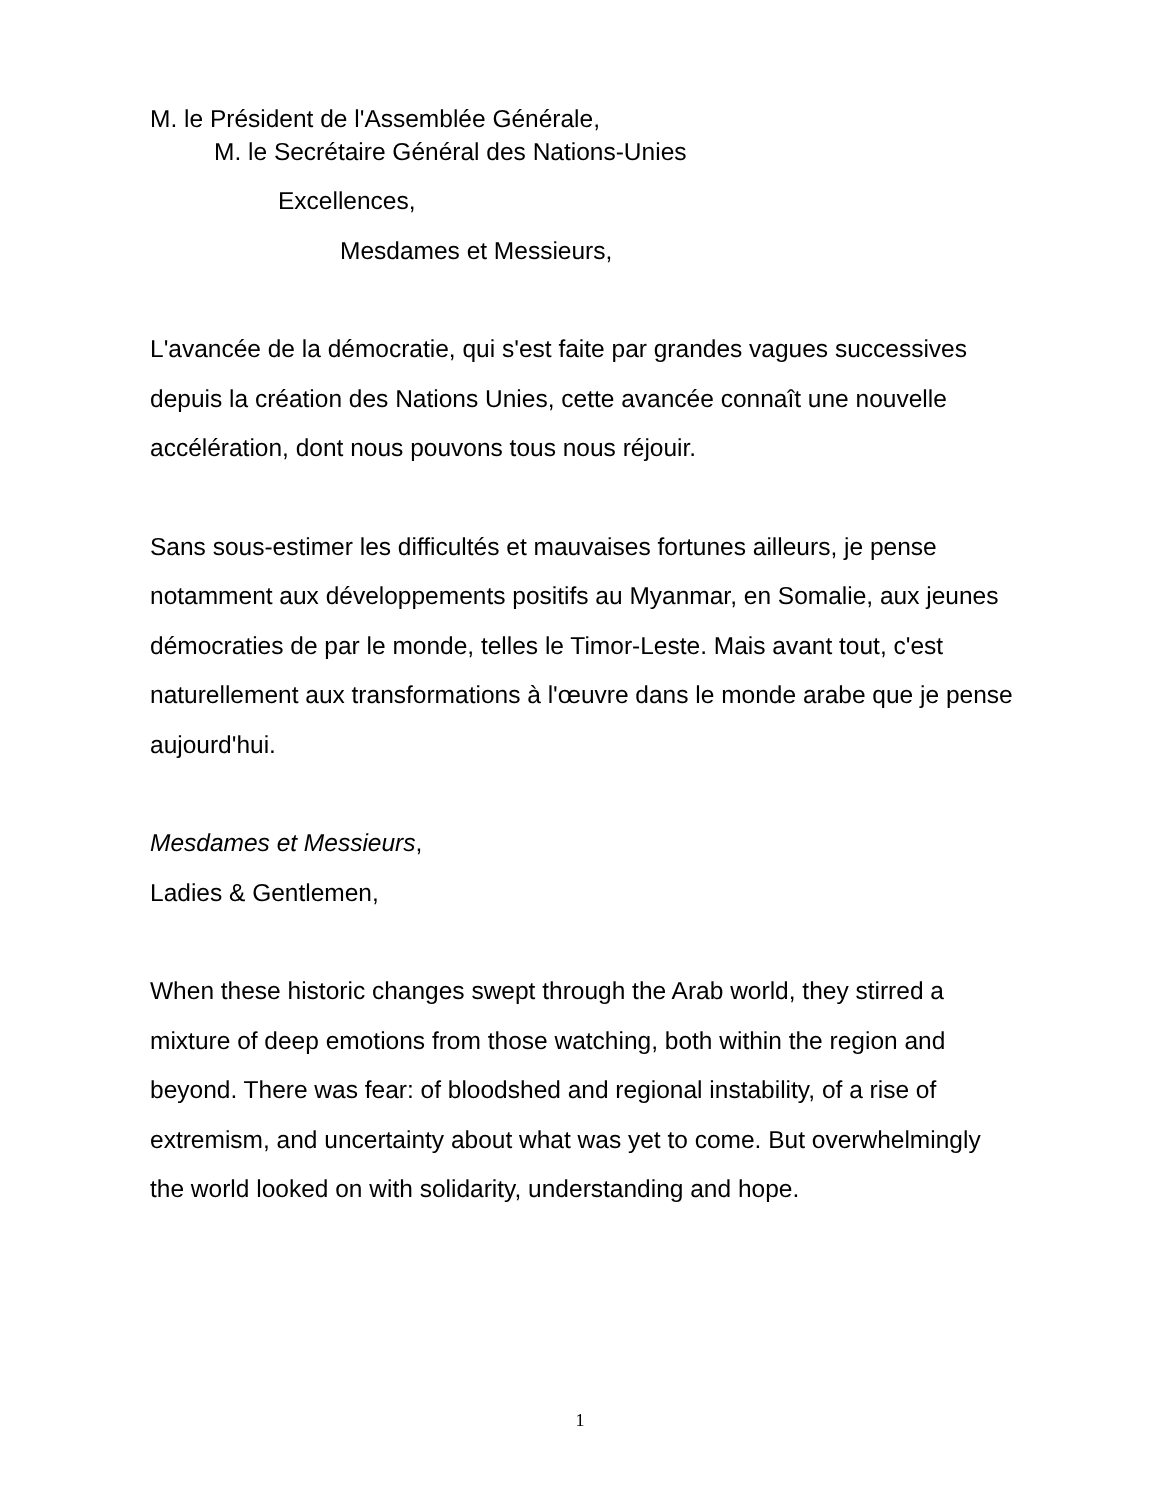M. le Président de l'Assemblée Générale,
M. le Secrétaire Général des Nations-Unies
Excellences,
Mesdames et Messieurs,
L'avancée de la démocratie, qui s'est faite par grandes vagues successives depuis la création des Nations Unies, cette avancée connaît une nouvelle accélération, dont nous pouvons tous nous réjouir.
Sans sous-estimer les difficultés et mauvaises fortunes ailleurs, je pense notamment aux développements positifs au Myanmar, en Somalie, aux jeunes démocraties de par le monde, telles le Timor-Leste. Mais avant tout, c'est naturellement aux transformations à l'œuvre dans le monde arabe que je pense aujourd'hui.
Mesdames et Messieurs,
Ladies & Gentlemen,
When these historic changes swept through the Arab world, they stirred a mixture of deep emotions from those watching, both within the region and beyond. There was fear: of bloodshed and regional instability, of a rise of extremism, and uncertainty about what was yet to come. But overwhelmingly the world looked on with solidarity, understanding and hope.
1